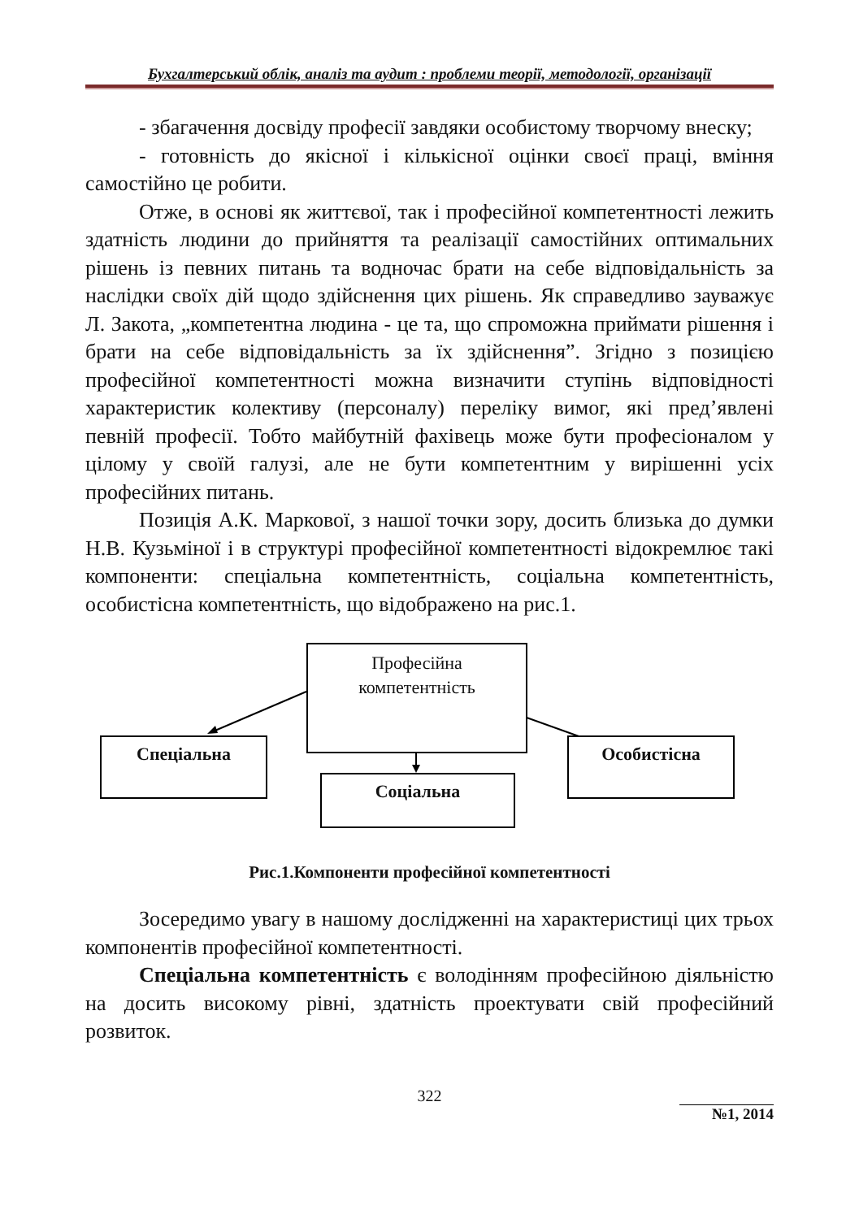Бухгалтерський облік, аналіз та аудит : проблеми теорії, методології, організації
- збагачення досвіду професії завдяки особистому творчому внеску;
- готовність до якісної і кількісної оцінки своєї праці, вміння самостійно це робити.
Отже, в основі як життєвої, так і професійної компетентності лежить здатність людини до прийняття та реалізації самостійних оптимальних рішень із певних питань та водночас брати на себе відповідальність за наслідки своїх дій щодо здійснення цих рішень. Як справедливо зауважує Л. Закота, „компетентна людина - це та, що спроможна приймати рішення і брати на себе відповідальність за їх здійснення”. Згідно з позицією професійної компетентності можна визначити ступінь відповідності характеристик колективу (персоналу) переліку вимог, які пред’явлені певній професії. Тобто майбутній фахівець може бути професіоналом у цілому у своїй галузі, але не бути компетентним у вирішенні усіх професійних питань.
Позиція А.К. Маркової, з нашої точки зору, досить близька до думки Н.В. Кузьміної і в структурі професійної компетентності відокремлює такі компоненти: спеціальна компетентність, соціальна компетентність, особистісна компетентність, що відображено на рис.1.
Професійна
компетентність
Спеціальна
Соціальна
Особистісна
Рис.1.Компоненти професійної компетентності
Зосередимо увагу в нашому дослідженні на характеристиці цих трьох компонентів професійної компетентності.
Спеціальна компетентність є володінням професійною діяльністю на досить високому рівні, здатність проектувати свій професійний розвиток.
322
№1, 2014